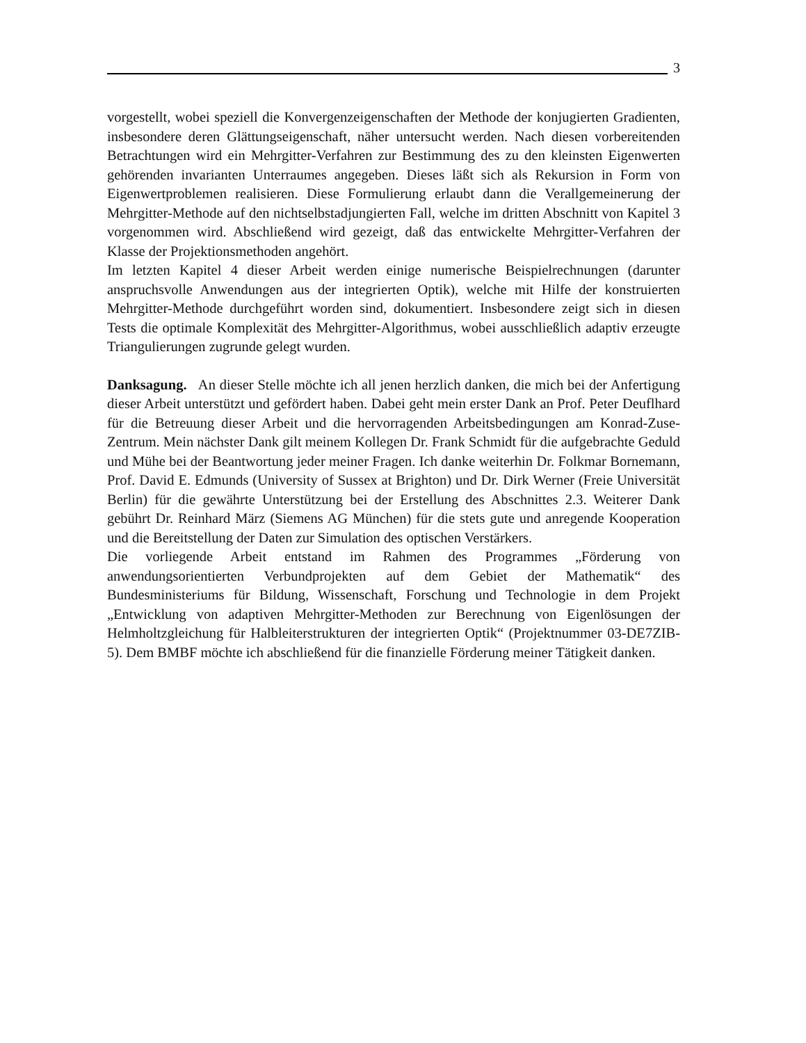3
vorgestellt, wobei speziell die Konvergenzeigenschaften der Methode der konjugierten Gradienten, insbesondere deren Glättungseigenschaft, näher untersucht werden. Nach diesen vorbereitenden Betrachtungen wird ein Mehrgitter-Verfahren zur Bestimmung des zu den kleinsten Eigenwerten gehörenden invarianten Unterraumes angegeben. Dieses läßt sich als Rekursion in Form von Eigenwertproblemen realisieren. Diese Formulierung erlaubt dann die Verallgemeinerung der Mehrgitter-Methode auf den nichtselbstadjungierten Fall, welche im dritten Abschnitt von Kapitel 3 vorgenommen wird. Abschließend wird gezeigt, daß das entwickelte Mehrgitter-Verfahren der Klasse der Projektionsmethoden angehört.
Im letzten Kapitel 4 dieser Arbeit werden einige numerische Beispielrechnungen (darunter anspruchsvolle Anwendungen aus der integrierten Optik), welche mit Hilfe der konstruierten Mehrgitter-Methode durchgeführt worden sind, dokumentiert. Insbesondere zeigt sich in diesen Tests die optimale Komplexität des Mehrgitter-Algorithmus, wobei ausschließlich adaptiv erzeugte Triangulierungen zugrunde gelegt wurden.
Danksagung. An dieser Stelle möchte ich all jenen herzlich danken, die mich bei der Anfertigung dieser Arbeit unterstützt und gefördert haben. Dabei geht mein erster Dank an Prof. Peter Deuflhard für die Betreuung dieser Arbeit und die hervorragenden Arbeitsbedingungen am Konrad-Zuse-Zentrum. Mein nächster Dank gilt meinem Kollegen Dr. Frank Schmidt für die aufgebrachte Geduld und Mühe bei der Beantwortung jeder meiner Fragen. Ich danke weiterhin Dr. Folkmar Bornemann, Prof. David E. Edmunds (University of Sussex at Brighton) und Dr. Dirk Werner (Freie Universität Berlin) für die gewährte Unterstützung bei der Erstellung des Abschnittes 2.3. Weiterer Dank gebührt Dr. Reinhard März (Siemens AG München) für die stets gute und anregende Kooperation und die Bereitstellung der Daten zur Simulation des optischen Verstärkers.
Die vorliegende Arbeit entstand im Rahmen des Programmes „Förderung von anwendungsorientierten Verbundprojekten auf dem Gebiet der Mathematik“ des Bundesministeriums für Bildung, Wissenschaft, Forschung und Technologie in dem Projekt „Entwicklung von adaptiven Mehrgitter-Methoden zur Berechnung von Eigenlösungen der Helmholtzgleichung für Halbleiterstrukturen der integrierten Optik“ (Projektnummer 03-DE7ZIB-5). Dem BMBF möchte ich abschließend für die finanzielle Förderung meiner Tätigkeit danken.